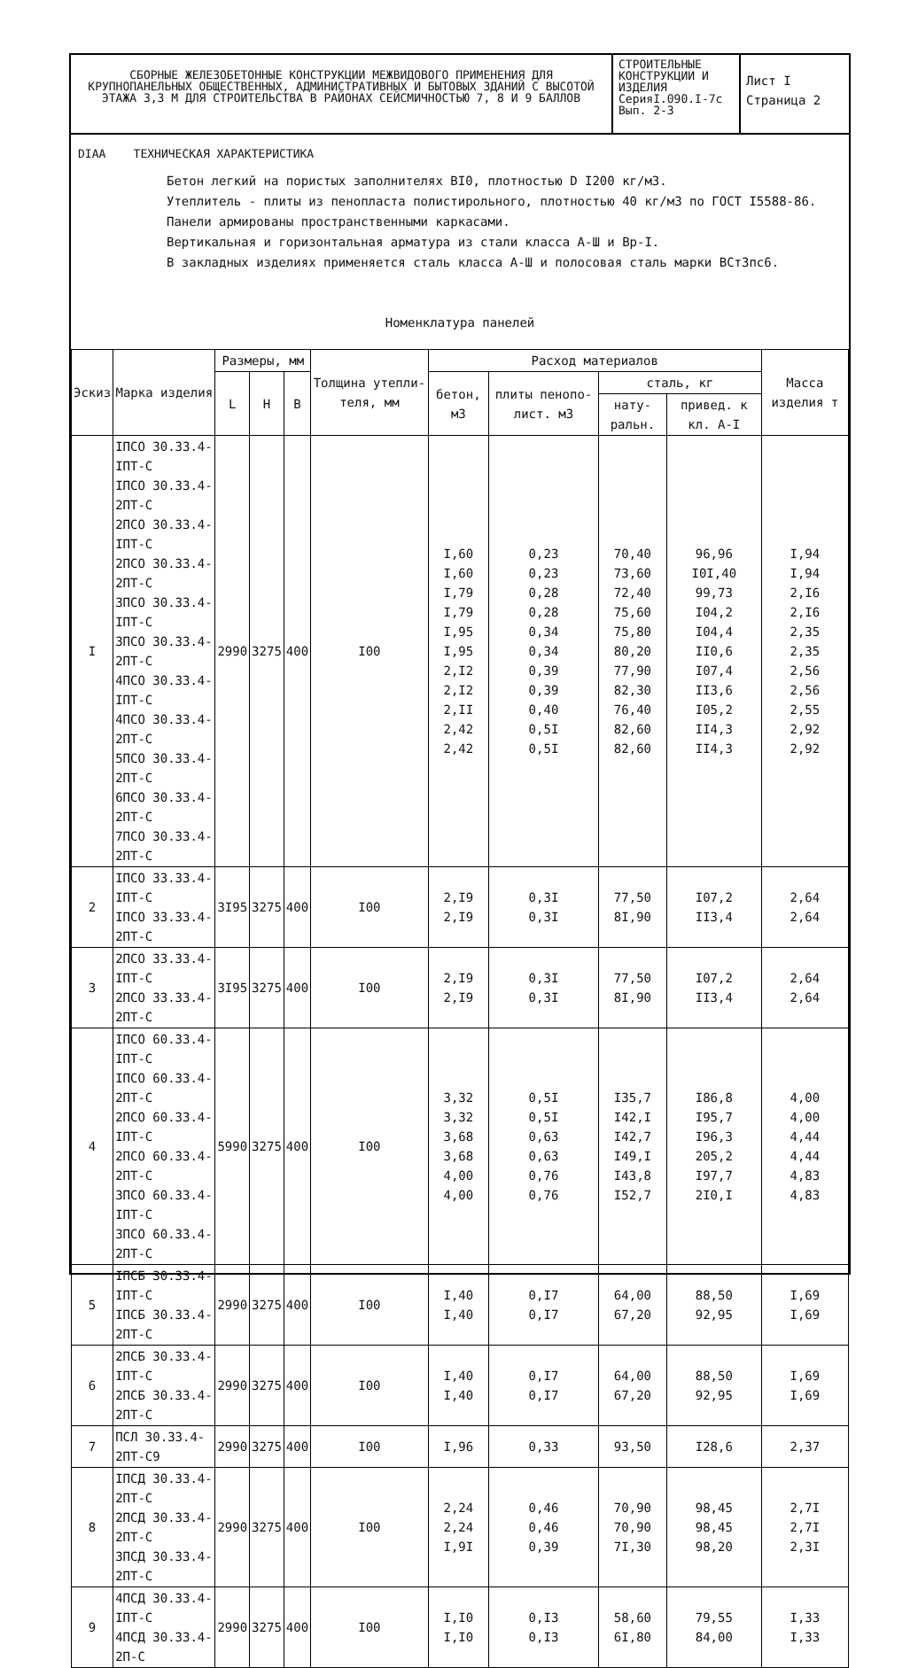СБОРНЫЕ ЖЕЛЕЗОБЕТОННЫЕ КОНСТРУКЦИИ МЕЖВИДОВОГО ПРИМЕНЕНИЯ ДЛЯ КРУПНОПАНЕЛЬНЫХ ОБЩЕСТВЕННЫХ, АДМИНИСТРАТИВНЫХ И БЫТОВЫХ ЗДАНИЙ С ВЫСОТОЙ ЭТАЖА 3,3 М ДЛЯ СТРОИТЕЛЬСТВА В РАЙОНАХ СЕЙСМИЧНОСТЬЮ 7, 8 И 9 БАЛЛОВ
СТРОИТЕЛЬНЫЕ КОНСТРУКЦИИ И ИЗДЕЛИЯ
СерияI.090.I-7с
Вып. 2-3
Лист I
Страница 2
DIAA ТЕХНИЧЕСКАЯ ХАРАКТЕРИСТИКА
Бетон легкий на пористых заполнителях BI0, плотностью D I200 кг/м3.
Утеплитель - плиты из пенопласта полистирольного, плотностью 40 кг/м3 по ГОСТ I5588-86.
Панели армированы пространственными каркасами.
Вертикальная и горизонтальная арматура из стали класса А-Ш и Вр-I.
В закладных изделиях применяется сталь класса А-Ш и полосовая сталь марки ВСт3пс6.
Номенклатура панелей
| Эскиз | Марка изделия | Размеры, мм | | | Толщина утепли-теля, мм | Расход материалов | | | | Масса изделия т |
| --- | --- | --- | --- | --- | --- | --- | --- | --- | --- | --- |
| | | L | H | B | | бетон, м3 | плиты пенопо-лист. м3 | сталь, кг | | |
| | | | | | | | | нату-ральн. | привед. к кл. А-I | |
| I | IПСО 30.33.4-IПТ-С IПСО 30.33.4-2ПТ-С 2ПСО 30.33.4-IПТ-С 2ПСО 30.33.4-2ПТ-С 3ПСО 30.33.4-IПТ-С 3ПСО 30.33.4-2ПТ-С 4ПСО 30.33.4-IПТ-С 4ПСО 30.33.4-2ПТ-С 5ПСО 30.33.4-2ПТ-С 6ПСО 30.33.4-2ПТ-С 7ПСО 30.33.4-2ПТ-С | 2990 | 3275 | 400 | I00 | I,60 I,60 I,79 I,79 I,95 I,95 2,I2 2,I2 2,II 2,42 2,42 | 0,23 0,23 0,28 0,28 0,34 0,34 0,39 0,39 0,40 0,5I 0,5I | 70,40 73,60 72,40 75,60 75,80 80,20 77,90 82,30 76,40 82,60 82,60 | 96,96 I0I,40 99,73 I04,2 I04,4 II0,6 I07,4 II3,6 I05,2 II4,3 II4,3 | I,94 I,94 2,I6 2,I6 2,35 2,35 2,56 2,56 2,55 2,92 2,92 |
| 2 | IПСО 33.33.4-IПТ-С IПСО 33.33.4-2ПТ-С | 3I95 | 3275 | 400 | I00 | 2,I9 2,I9 | 0,3I 0,3I | 77,50 8I,90 | I07,2 II3,4 | 2,64 2,64 |
| 3 | 2ПСО 33.33.4-IПТ-С 2ПСО 33.33.4-2ПТ-С | 3I95 | 3275 | 400 | I00 | 2,I9 2,I9 | 0,3I 0,3I | 77,50 8I,90 | I07,2 II3,4 | 2,64 2,64 |
| 4 | IПСО 60.33.4-IПТ-С IПСО 60.33.4-2ПТ-С 2ПСО 60.33.4-IПТ-С 2ПСО 60.33.4-2ПТ-С 3ПСО 60.33.4-IПТ-С 3ПСО 60.33.4-2ПТ-С | 5990 | 3275 | 400 | I00 | 3,32 3,32 3,68 3,68 4,00 4,00 | 0,5I 0,5I 0,63 0,63 0,76 0,76 | I35,7 I42,I I42,7 I49,I I43,8 I52,7 | I86,8 I95,7 I96,3 205,2 I97,7 2I0,I | 4,00 4,00 4,44 4,44 4,83 4,83 |
| 5 | IПСБ 30.33.4-IПТ-С IПСБ 30.33.4-2ПТ-С | 2990 | 3275 | 400 | I00 | I,40 I,40 | 0,I7 0,I7 | 64,00 67,20 | 88,50 92,95 | I,69 I,69 |
| 6 | 2ПСБ 30.33.4-IПТ-С 2ПСБ 30.33.4-2ПТ-С | 2990 | 3275 | 400 | I00 | I,40 I,40 | 0,I7 0,I7 | 64,00 67,20 | 88,50 92,95 | I,69 I,69 |
| 7 | ПСЛ 30.33.4-2ПТ-С9 | 2990 | 3275 | 400 | I00 | I,96 | 0,33 | 93,50 | I28,6 | 2,37 |
| 8 | IПСД 30.33.4-2ПТ-С 2ПСД 30.33.4-2ПТ-С 3ПСД 30.33.4-2ПТ-С | 2990 | 3275 | 400 | I00 | 2,24 2,24 I,9I | 0,46 0,46 0,39 | 70,90 70,90 7I,30 | 98,45 98,45 98,20 | 2,7I 2,7I 2,3I |
| 9 | 4ПСД 30.33.4-IПТ-С 4ПСД 30.33.4-2П-С | 2990 | 3275 | 400 | I00 | I,I0 I,I0 | 0,I3 0,I3 | 58,60 6I,80 | 79,55 84,00 | I,33 I,33 |